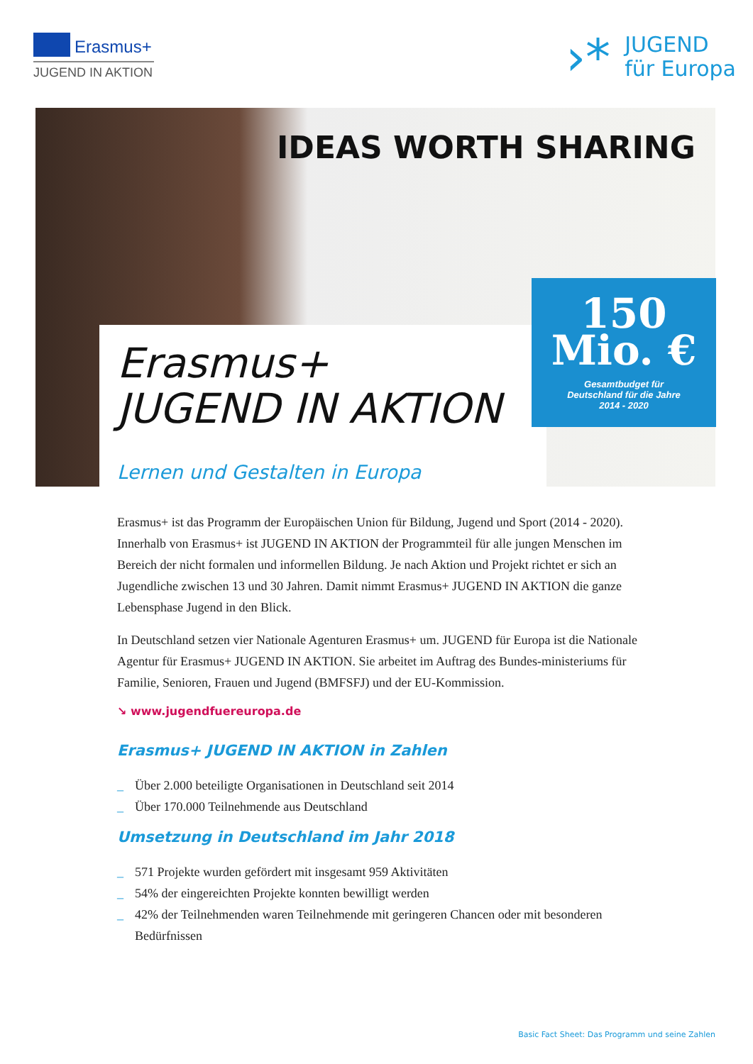Erasmus+
JUGEND IN AKTION
›*
JUGEND
für Europa
IDEAS WORTH SHARING
150
Mio. €
Gesamtbudget für
Deutschland für die Jahre
2014 - 2020
Erasmus+
JUGEND IN AKTION
Lernen und Gestalten in Europa
Erasmus+ ist das Programm der Europäischen Union für Bildung, Jugend und Sport (2014 - 2020). Innerhalb von Erasmus+ ist JUGEND IN AKTION der Programmteil für alle jungen Menschen im Bereich der nicht formalen und informellen Bildung. Je nach Aktion und Projekt richtet er sich an Jugendliche zwischen 13 und 30 Jahren. Damit nimmt Erasmus+ JUGEND IN AKTION die ganze Lebensphase Jugend in den Blick.
In Deutschland setzen vier Nationale Agenturen Erasmus+ um. JUGEND für Europa ist die Nationale Agentur für Erasmus+ JUGEND IN AKTION. Sie arbeitet im Auftrag des Bundes-ministeriums für Familie, Senioren, Frauen und Jugend (BMFSFJ) und der EU-Kommission.
↘ www.jugendfuereuropa.de
Erasmus+ JUGEND IN AKTION in Zahlen
_ Über 2.000 beteiligte Organisationen in Deutschland seit 2014
_ Über 170.000 Teilnehmende aus Deutschland
Umsetzung in Deutschland im Jahr 2018
_ 571 Projekte wurden gefördert mit insgesamt 959 Aktivitäten
_ 54% der eingereichten Projekte konnten bewilligt werden
_ 42% der Teilnehmenden waren Teilnehmende mit geringeren Chancen oder mit besonderen Bedürfnissen
Basic Fact Sheet: Das Programm und seine Zahlen